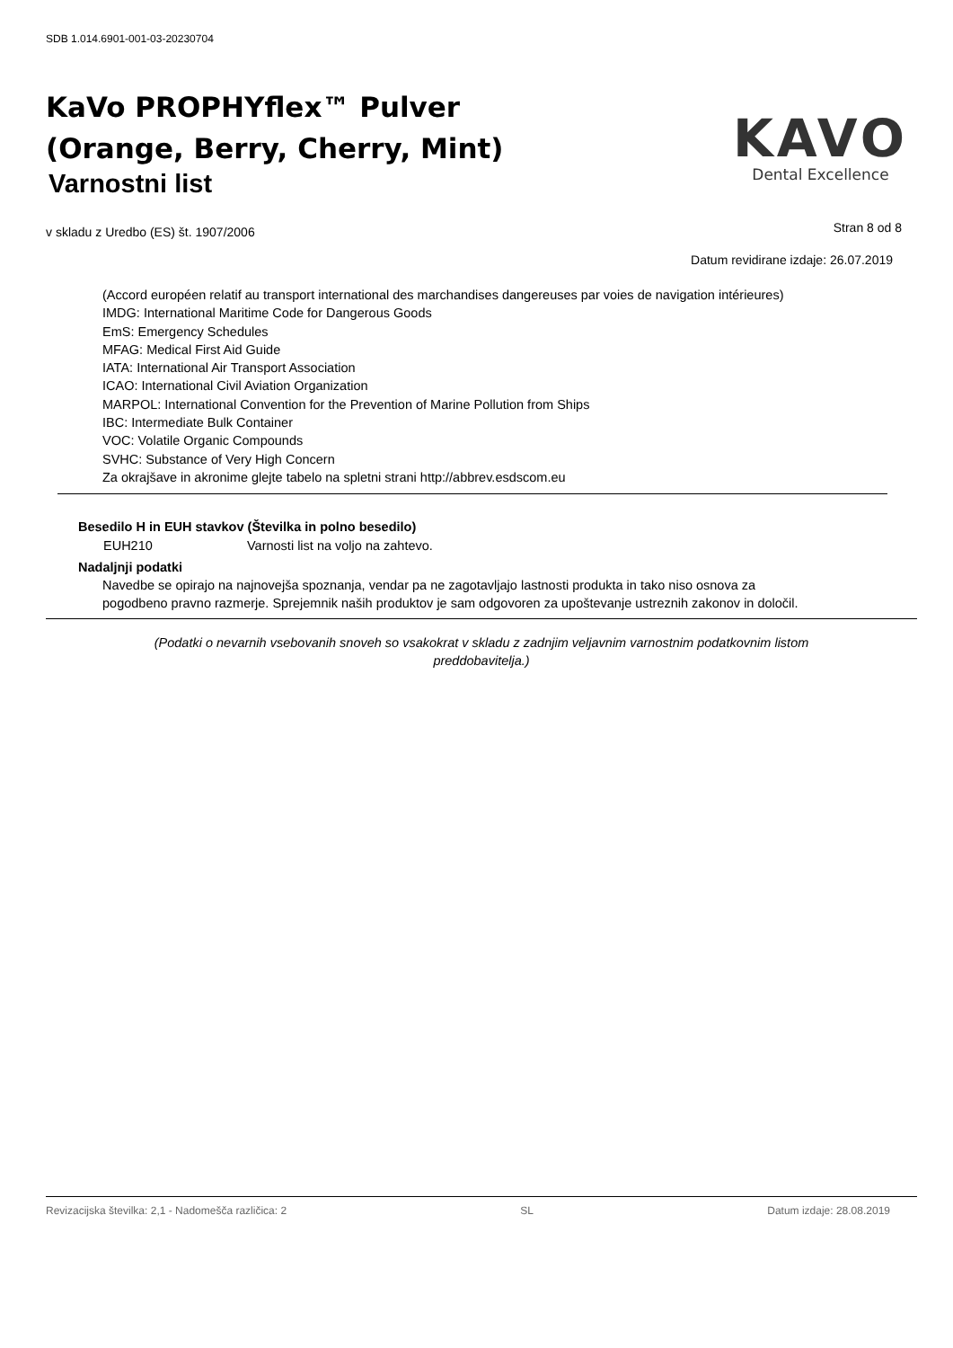SDB 1.014.6901-001-03-20230704
KaVo PROPHYflex™ Pulver
(Orange, Berry, Cherry, Mint)
Varnostni list
KAVO
Dental Excellence
Stran 8 od 8 v skladu z Uredbo (ES) št. 1907/2006
Datum revidirane izdaje: 26.07.2019
(Accord européen relatif au transport international des marchandises dangereuses par voies de navigation intérieures)
IMDG: International Maritime Code for Dangerous Goods
EmS: Emergency Schedules
MFAG: Medical First Aid Guide
IATA: International Air Transport Association
ICAO: International Civil Aviation Organization
MARPOL: International Convention for the Prevention of Marine Pollution from Ships
IBC: Intermediate Bulk Container
VOC: Volatile Organic Compounds
SVHC: Substance of Very High Concern
Za okrajšave in akronime glejte tabelo na spletni strani http://abbrev.esdscom.eu
Besedilo H in EUH stavkov (Številka in polno besedilo)
EUH210 Varnosti list na voljo na zahtevo.
Nadaljnji podatki
Navedbe se opirajo na najnovejša spoznanja, vendar pa ne zagotavljajo lastnosti produkta in tako niso osnova za pogodbeno pravno razmerje. Sprejemnik naših produktov je sam odgovoren za upoštevanje ustreznih zakonov in določil.
(Podatki o nevarnih vsebovanih snoveh so vsakokrat v skladu z zadnjim veljavnim varnostnim podatkovnim listom
preddobavitelja.)
Revizacijska številka: 2,1 - Nadomešča različica: 2 SL Datum izdaje: 28.08.2019